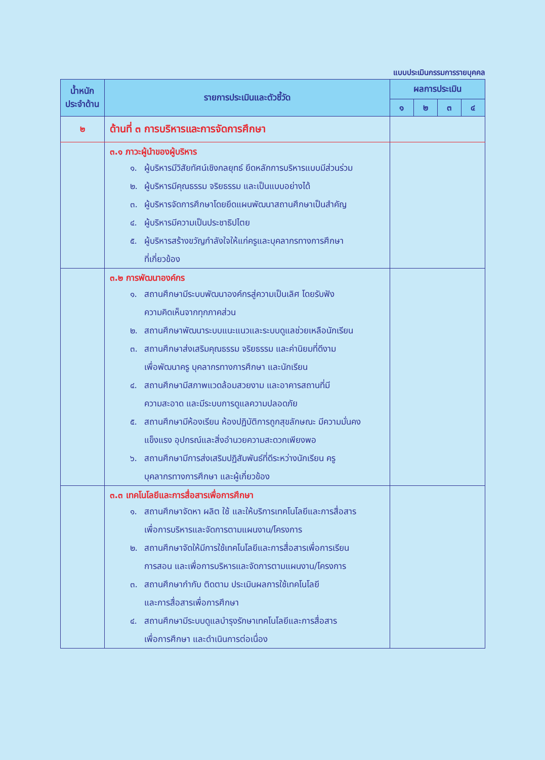แบบประเมินกรรมการรายบุคคล
| น้ำหนัก ประจำด้าน | รายการประเมินและตัวชี้วัด | ผลการประเมิน | | | |
| --- | --- | --- | --- | --- | --- |
| | | ๑ | ๒ | ๓ | ๔ |
| ๒ | ด้านที่ ๓ การบริหารและการจัดการศึกษา | | | | |
| | ๓.๑ ภาวะผู้นำของผู้บริหาร ๑. ผู้บริหารมีวิสัยทัศน์เชิงกลยุทธ์ ยึดหลักการบริหารแบบมีส่วนร่วม ๒. ผู้บริหารมีคุณธรรม จริยธรรม และเป็นแบบอย่างได้ ๓. ผู้บริหารจัดการศึกษาโดยยึดแผนพัฒนาสถานศึกษาเป็นสำคัญ ๔. ผู้บริหารมีความเป็นประชาธิปไตย ๕. ผู้บริหารสร้างขวัญกำลังใจให้แก่ครูและบุคลากรทางการศึกษา ที่เกี่ยวข้อง | | | | |
| | ๓.๒ การพัฒนาองค์กร ๑. สถานศึกษามีระบบพัฒนาองค์กรสู่ความเป็นเลิศ โดยรับฟัง ความคิดเห็นจากทุกภาคส่วน ๒. สถานศึกษาพัฒนาระบบแนะแนวและระบบดูแลช่วยเหลือนักเรียน ๓. สถานศึกษาส่งเสริมคุณธรรม จริยธรรม และค่านิยมที่ดีงาม เพื่อพัฒนาครู บุคลากรทางการศึกษา และนักเรียน ๔. สถานศึกษามีสภาพแวดล้อมสวยงาม และอาคารสถานที่มี ความสะอาด และมีระบบการดูแลความปลอดภัย ๕. สถานศึกษามีห้องเรียน ห้องปฏิบัติการถูกสุขลักษณะ มีความมั่นคง แข็งแรง อุปกรณ์และสิ่งอำนวยความสะดวกเพียงพอ ๖. สถานศึกษามีการส่งเสริมปฏิสัมพันธ์ที่ดีระหว่างนักเรียน ครู บุคลากรทางการศึกษา และผู้เกี่ยวข้อง | | | | |
| | ๓.๓ เทคโนโลยีและการสื่อสารเพื่อการศึกษา ๑. สถานศึกษาจัดหา ผลิต ใช้ และให้บริการเทคโนโลยีและการสื่อสาร เพื่อการบริหารและจัดการตามแผนงาน/โครงการ ๒. สถานศึกษาจัดให้มีการใช้เทคโนโลยีและการสื่อสารเพื่อการเรียน การสอน และเพื่อการบริหารและจัดการตามแผนงาน/โครงการ ๓. สถานศึกษากำกับ ติดตาม ประเมินผลการใช้เทคโนโลยี และการสื่อสารเพื่อการศึกษา ๔. สถานศึกษามีระบบดูแลบำรุงรักษาเทคโนโลยีและการสื่อสาร เพื่อการศึกษา และดำเนินการต่อเนื่อง | | | | |